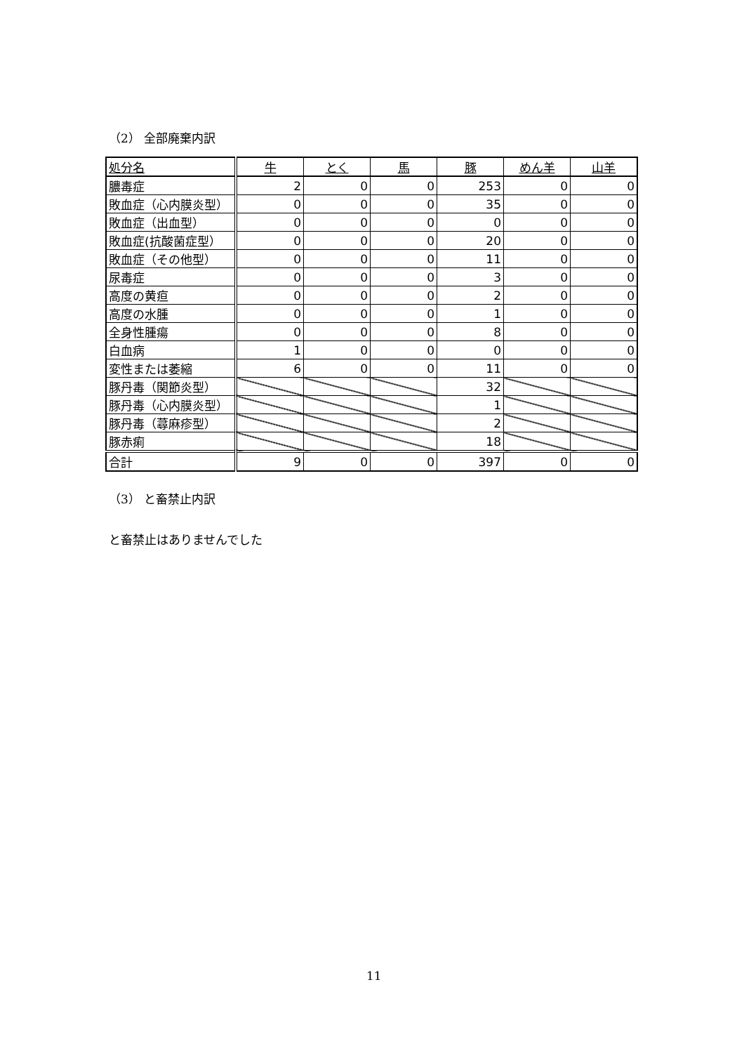（2） 全部廃棄内訳
| 処分名 | 牛 | とく | 馬 | 豚 | めん羊 | 山羊 |
| --- | --- | --- | --- | --- | --- | --- |
| 膿毒症 | 2 | 0 | 0 | 253 | 0 | 0 |
| 敗血症（心内膜炎型） | 0 | 0 | 0 | 35 | 0 | 0 |
| 敗血症（出血型） | 0 | 0 | 0 | 0 | 0 | 0 |
| 敗血症(抗酸菌症型） | 0 | 0 | 0 | 20 | 0 | 0 |
| 敗血症（その他型） | 0 | 0 | 0 | 11 | 0 | 0 |
| 尿毒症 | 0 | 0 | 0 | 3 | 0 | 0 |
| 高度の黄疸 | 0 | 0 | 0 | 2 | 0 | 0 |
| 高度の水腫 | 0 | 0 | 0 | 1 | 0 | 0 |
| 全身性腫瘍 | 0 | 0 | 0 | 8 | 0 | 0 |
| 白血病 | 1 | 0 | 0 | 0 | 0 | 0 |
| 変性または萎縮 | 6 | 0 | 0 | 11 | 0 | 0 |
| 豚丹毒（関節炎型） | | | | 32 | | |
| 豚丹毒（心内膜炎型） | | | | 1 | | |
| 豚丹毒（蕁麻疹型） | | | | 2 | | |
| 豚赤痢 | | | | 18 | | |
| 合計 | 9 | 0 | 0 | 397 | 0 | 0 |
（3） と畜禁止内訳
と畜禁止はありませんでした
11